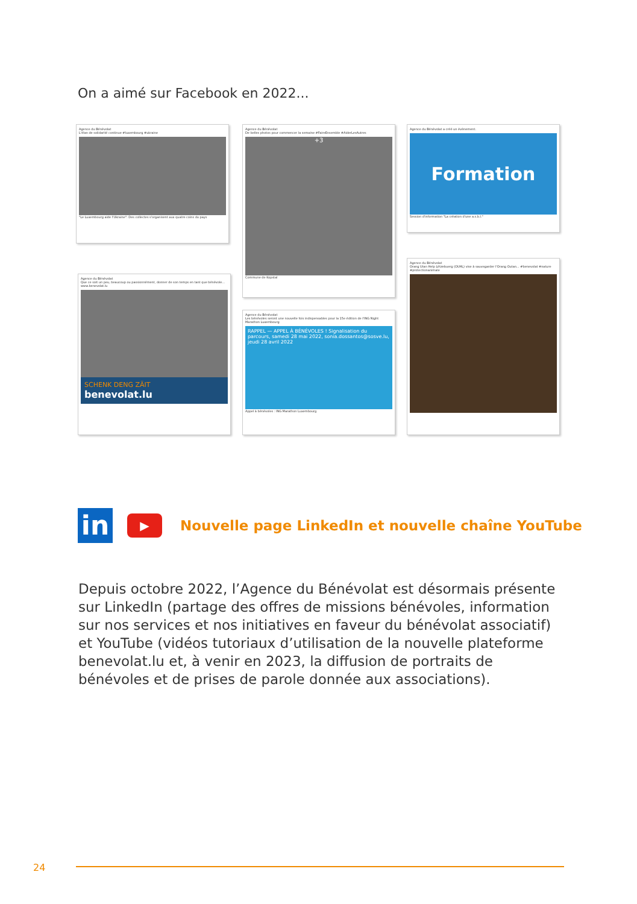On a aimé sur Facebook en 2022...
Agence du Bénévolat
L'élan de solidarité continue #luxembourg #ukraine
"Le Luxembourg aide l'Ukraine": Des collectes s'organisent aux quatre coins du pays
Agence du Bénévolat
De belles photos pour commencer la semaine #FaireEnsemble #AiderLesAutres
+3
Commune de Kopstal
Agence du Bénévolat a créé un évènement.
Formation
Session d'information "La création d'une a.s.b.l."
Agence du Bénévolat
Que ce soit un peu, beaucoup ou passionnément, donner de son temps en tant que bénévole... www.benevolat.lu
SCHENK DENG ZÄIT
benevolat.lu
Agence du Bénévolat
Les bénévoles seront une nouvelle fois indispensables pour la 15e édition de l'ING Night Marathon Luxembourg
RAPPEL — APPEL À BÉNÉVOLES ! Signalisation du parcours, samedi 28 mai 2022, sonia.dossantos@sosve.lu, jeudi 28 avril 2022
Appel à bénévoles : ING Marathon Luxembourg
Agence du Bénévolat
Orang Utan Help Lëtzebuerg (OUHL) vise à sauvegarder l'Orang Outan... #benevolat #nature #protectionanimale
in
▶
Nouvelle page LinkedIn et nouvelle chaîne YouTube
Depuis octobre 2022, l’Agence du Bénévolat est désormais présente sur LinkedIn (partage des offres de missions bénévoles, information sur nos services et nos initiatives en faveur du bénévolat associatif) et YouTube (vidéos tutoriaux d’utilisation de la nouvelle plateforme benevolat.lu et, à venir en 2023, la diffusion de portraits de bénévoles et de prises de parole donnée aux associations).
24